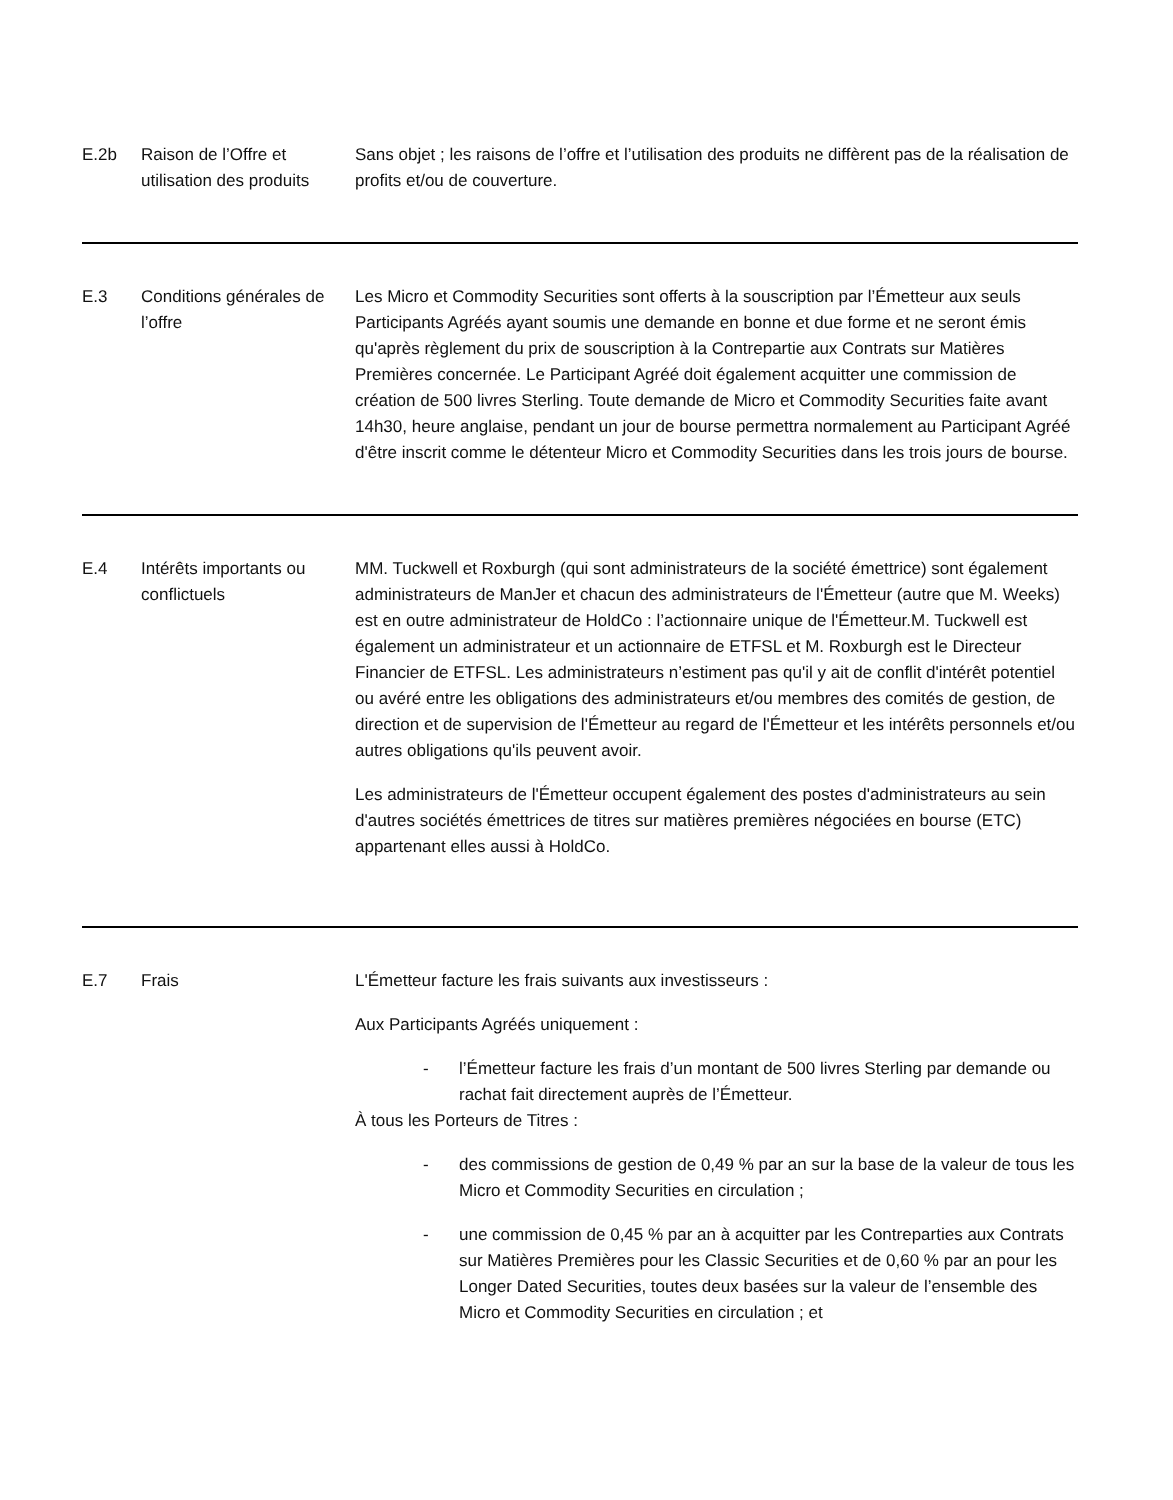| E.2b | Raison de l’Offre et utilisation des produits | Sans objet ; les raisons de l’offre et l’utilisation des produits ne diffèrent pas de la réalisation de profits et/ou de couverture. |
| E.3 | Conditions générales de l’offre | Les Micro et Commodity Securities sont offerts à la souscription par l’Émetteur aux seuls Participants Agréés ayant soumis une demande en bonne et due forme et ne seront émis qu'après règlement du prix de souscription à la Contrepartie aux Contrats sur Matières Premières concernée. Le Participant Agréé doit également acquitter une commission de création de 500 livres Sterling. Toute demande de Micro et Commodity Securities faite avant 14h30, heure anglaise, pendant un jour de bourse permettra normalement au Participant Agréé d'être inscrit comme le détenteur Micro et Commodity Securities dans les trois jours de bourse. |
| E.4 | Intérêts importants ou conflictuels | MM. Tuckwell et Roxburgh (qui sont administrateurs de la société émettrice) sont également administrateurs de ManJer et chacun des administrateurs de l'Émetteur (autre que M. Weeks) est en outre administrateur de HoldCo : l’actionnaire unique de l'Émetteur.M. Tuckwell est également un administrateur et un actionnaire de ETFSL et M. Roxburgh est le Directeur Financier de ETFSL. Les administrateurs n’estiment pas qu'il y ait de conflit d'intérêt potentiel ou avéré entre les obligations des administrateurs et/ou membres des comités de gestion, de direction et de supervision de l'Émetteur au regard de l'Émetteur et les intérêts personnels et/ou autres obligations qu'ils peuvent avoir. Les administrateurs de l'Émetteur occupent également des postes d'administrateurs au sein d'autres sociétés émettrices de titres sur matières premières négociées en bourse (ETC) appartenant elles aussi à HoldCo. |
| E.7 | Frais | L'Émetteur facture les frais suivants aux investisseurs : Aux Participants Agréés uniquement : - l’Émetteur facture les frais d’un montant de 500 livres Sterling par demande ou rachat fait directement auprès de l’Émetteur. À tous les Porteurs de Titres : - des commissions de gestion de 0,49 % par an sur la base de la valeur de tous les Micro et Commodity Securities en circulation ; - une commission de 0,45 % par an à acquitter par les Contreparties aux Contrats sur Matières Premières pour les Classic Securities et de 0,60 % par an pour les Longer Dated Securities, toutes deux basées sur la valeur de l’ensemble des Micro et Commodity Securities en circulation ; et |